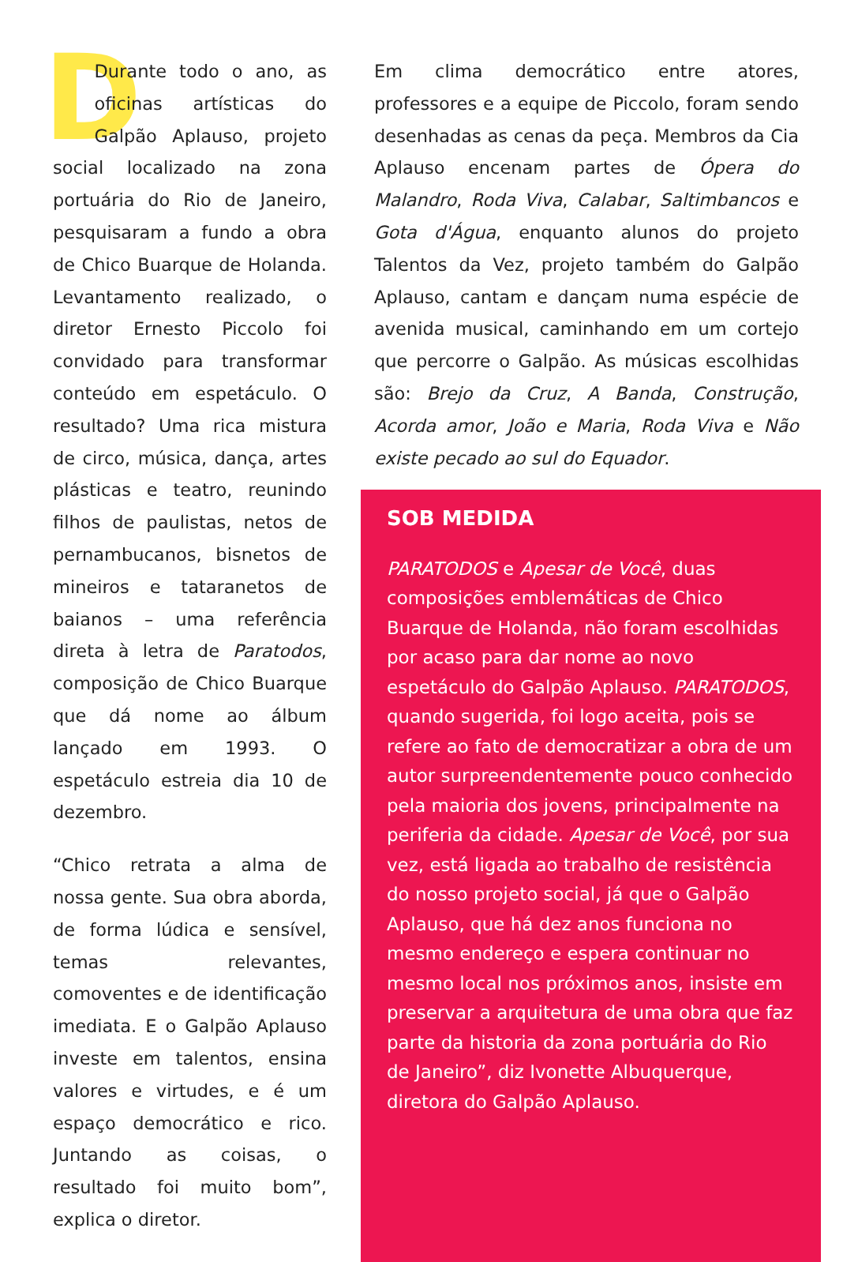DDurante todo o ano, as oficinas artísticas do Galpão Aplauso, projeto social localizado na zona portuária do Rio de Janeiro, pesquisaram a fundo a obra de Chico Buarque de Holanda. Levantamento realizado, o diretor Ernesto Piccolo foi convidado para transformar conteúdo em espetáculo. O resultado? Uma rica mistura de circo, música, dança, artes plásticas e teatro, reunindo filhos de paulistas, netos de pernambucanos, bisnetos de mineiros e tataranetos de baianos – uma referência direta à letra de Paratodos, composição de Chico Buarque que dá nome ao álbum lançado em 1993. O espetáculo estreia dia 10 de dezembro.
“Chico retrata a alma de nossa gente. Sua obra aborda, de forma lúdica e sensível, temas relevantes, comoventes e de identificação imediata. E o Galpão Aplauso investe em talentos, ensina valores e virtudes, e é um espaço democrático e rico. Juntando as coisas, o resultado foi muito bom”, explica o diretor.
Em clima democrático entre atores, professores e a equipe de Piccolo, foram sendo desenhadas as cenas da peça. Membros da Cia Aplauso encenam partes de Ópera do Malandro, Roda Viva, Calabar, Saltimbancos e Gota d'Água, enquanto alunos do projeto Talentos da Vez, projeto também do Galpão Aplauso, cantam e dançam numa espécie de avenida musical, caminhando em um cortejo que percorre o Galpão. As músicas escolhidas são: Brejo da Cruz, A Banda, Construção, Acorda amor, João e Maria, Roda Viva e Não existe pecado ao sul do Equador.
SOB MEDIDA
PARATODOS e Apesar de Você, duas composições emblemáticas de Chico Buarque de Holanda, não foram escolhidas por acaso para dar nome ao novo espetáculo do Galpão Aplauso. PARATODOS, quando sugerida, foi logo aceita, pois se refere ao fato de democratizar a obra de um autor surpreendentemente pouco conhecido pela maioria dos jovens, principalmente na periferia da cidade. Apesar de Você, por sua vez, está ligada ao trabalho de resistência do nosso projeto social, já que o Galpão Aplauso, que há dez anos funciona no mesmo endereço e espera continuar no mesmo local nos próximos anos, insiste em preservar a arquitetura de uma obra que faz parte da historia da zona portuária do Rio de Janeiro”, diz Ivonette Albuquerque, diretora do Galpão Aplauso.